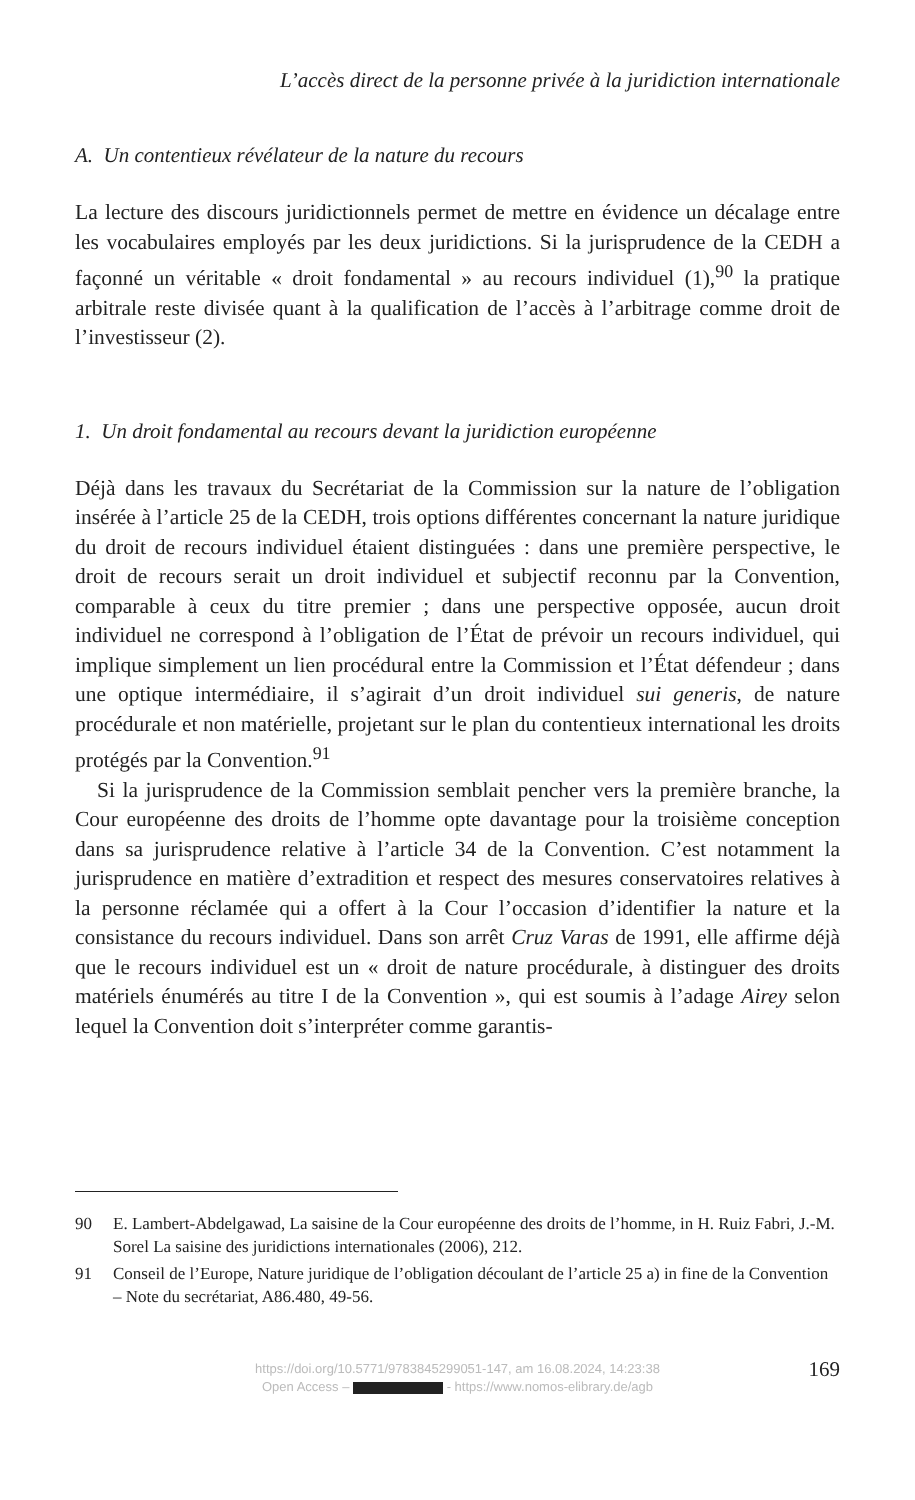L’accès direct de la personne privée à la juridiction internationale
A. Un contentieux révélateur de la nature du recours
La lecture des discours juridictionnels permet de mettre en évidence un décalage entre les vocabulaires employés par les deux juridictions. Si la jurisprudence de la CEDH a façonné un véritable « droit fondamental » au recours individuel (1),<sup>90</sup> la pratique arbitrale reste divisée quant à la qualification de l’accès à l’arbitrage comme droit de l’investisseur (2).
1. Un droit fondamental au recours devant la juridiction européenne
Déjà dans les travaux du Secrétariat de la Commission sur la nature de l’obligation insérée à l’article 25 de la CEDH, trois options différentes concernant la nature juridique du droit de recours individuel étaient distinguées : dans une première perspective, le droit de recours serait un droit individuel et subjectif reconnu par la Convention, comparable à ceux du titre premier ; dans une perspective opposée, aucun droit individuel ne correspond à l’obligation de l’État de prévoir un recours individuel, qui implique simplement un lien procédural entre la Commission et l’État défendeur ; dans une optique intermédiaire, il s’agirait d’un droit individuel sui generis, de nature procédurale et non matérielle, projetant sur le plan du contentieux international les droits protégés par la Convention.<sup>91</sup>
Si la jurisprudence de la Commission semblait pencher vers la première branche, la Cour européenne des droits de l’homme opte davantage pour la troisième conception dans sa jurisprudence relative à l’article 34 de la Convention. C’est notamment la jurisprudence en matière d’extradition et respect des mesures conservatoires relatives à la personne réclamée qui a offert à la Cour l’occasion d’identifier la nature et la consistance du recours individuel. Dans son arrêt Cruz Varas de 1991, elle affirme déjà que le recours individuel est un « droit de nature procédurale, à distinguer des droits matériels énumérés au titre I de la Convention », qui est soumis à l’adage Airey selon lequel la Convention doit s’interpréter comme garantis-
90 E. Lambert-Abdelgawad, La saisine de la Cour européenne des droits de l’homme, in H. Ruiz Fabri, J.-M. Sorel La saisine des juridictions internationales (2006), 212.
91 Conseil de l’Europe, Nature juridique de l’obligation découlant de l’article 25 a) in fine de la Convention – Note du secrétariat, A86.480, 49-56.
https://doi.org/10.5771/9783845299051-147, am 16.08.2024, 14:23:38
Open Access – - https://www.nomos-elibrary.de/agb
169